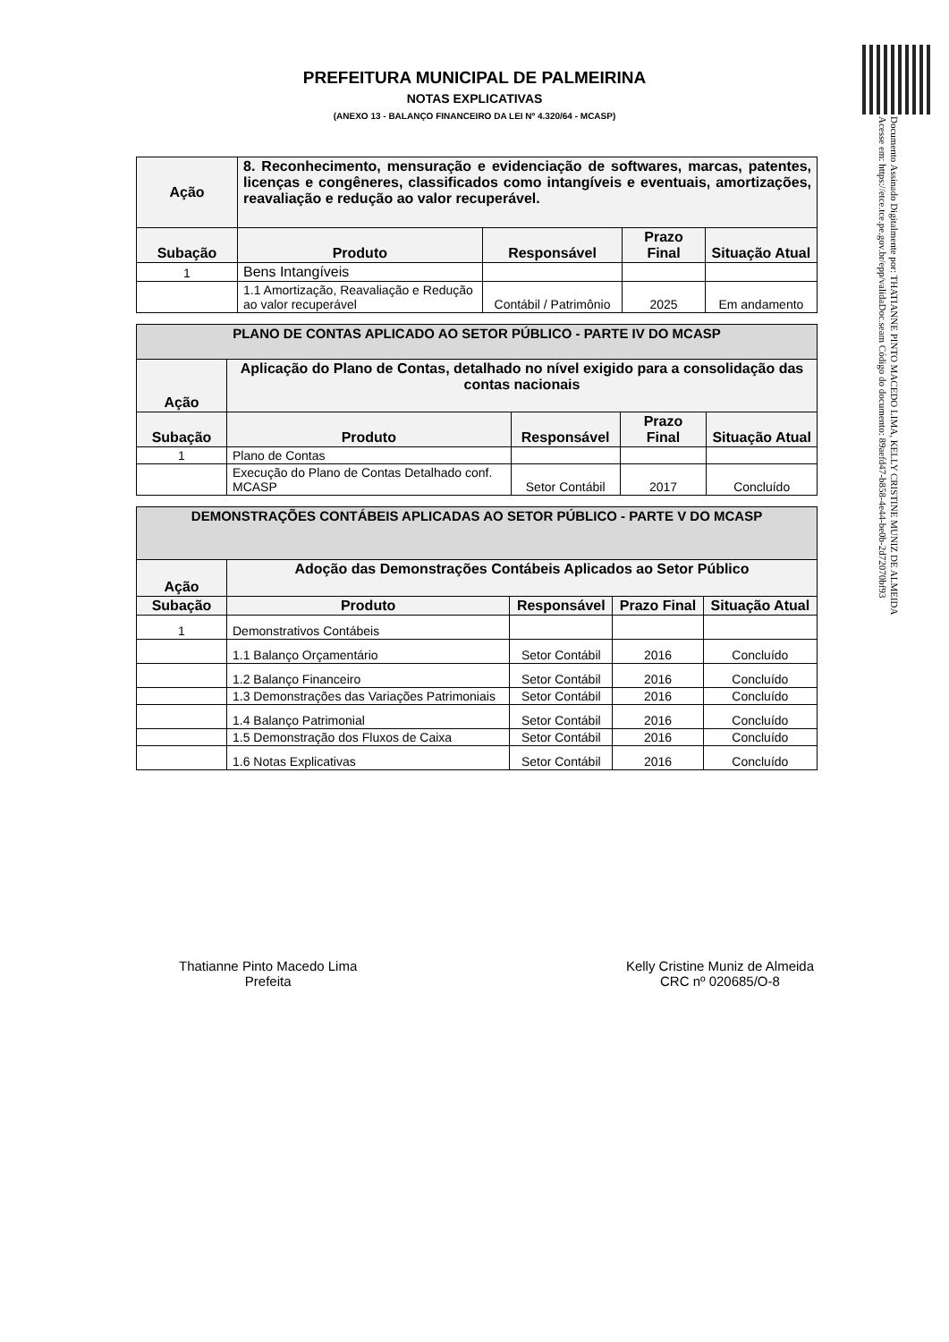Documento Assinado Digitalmente por: THATIANNE PINTO MACEDO LIMA, KELLY CRISTINE MUNIZ DE ALMEIDA
Acesse em: https://etce.tce.pe.gov.br/epp/validaDoc.seam Código do documento: 89aefd47-b858-4e44-be0b-2d72070bf93
PREFEITURA MUNICIPAL DE PALMEIRINA
NOTAS EXPLICATIVAS
(ANEXO 13 - BALANÇO FINANCEIRO DA LEI Nº 4.320/64 - MCASP)
| Ação | 8. Reconhecimento, mensuração e evidenciação de softwares, marcas, patentes, licenças e congêneres, classificados como intangíveis e eventuais, amortizações, reavaliação e redução ao valor recuperável. | | | |
| --- | --- | --- | --- | --- |
| Subação | Produto | Responsável | Prazo Final | Situação Atual |
| 1 | Bens Intangíveis | | | |
| | 1.1 Amortização, Reavaliação e Redução ao valor recuperável | Contábil / Patrimônio | 2025 | Em andamento |
| PLANO DE CONTAS APLICADO AO SETOR PÚBLICO - PARTE IV DO MCASP | | | | |
| Ação | Aplicação do Plano de Contas, detalhado no nível exigido para a consolidação das contas nacionais | | | |
| Subação | Produto | Responsável | Prazo Final | Situação Atual |
| 1 | Plano de Contas | | | |
| | Execução do Plano de Contas Detalhado conf. MCASP | Setor Contábil | 2017 | Concluído |
| DEMONSTRAÇÕES CONTÁBEIS APLICADAS AO SETOR PÚBLICO - PARTE V DO MCASP | | | | |
| Ação | Adoção das Demonstrações Contábeis Aplicados ao Setor Público | | | |
| Subação | Produto | Responsável | Prazo Final | Situação Atual |
| 1 | Demonstrativos Contábeis | | | |
| | 1.1 Balanço Orçamentário | Setor Contábil | 2016 | Concluído |
| | 1.2 Balanço Financeiro | Setor Contábil | 2016 | Concluído |
| | 1.3 Demonstrações das Variações Patrimoniais | Setor Contábil | 2016 | Concluído |
| | 1.4 Balanço Patrimonial | Setor Contábil | 2016 | Concluído |
| | 1.5 Demonstração dos Fluxos de Caixa | Setor Contábil | 2016 | Concluído |
| | 1.6 Notas Explicativas | Setor Contábil | 2016 | Concluído |
Thatianne Pinto Macedo Lima
Prefeita
Kelly Cristine Muniz de Almeida
CRC nº 020685/O-8